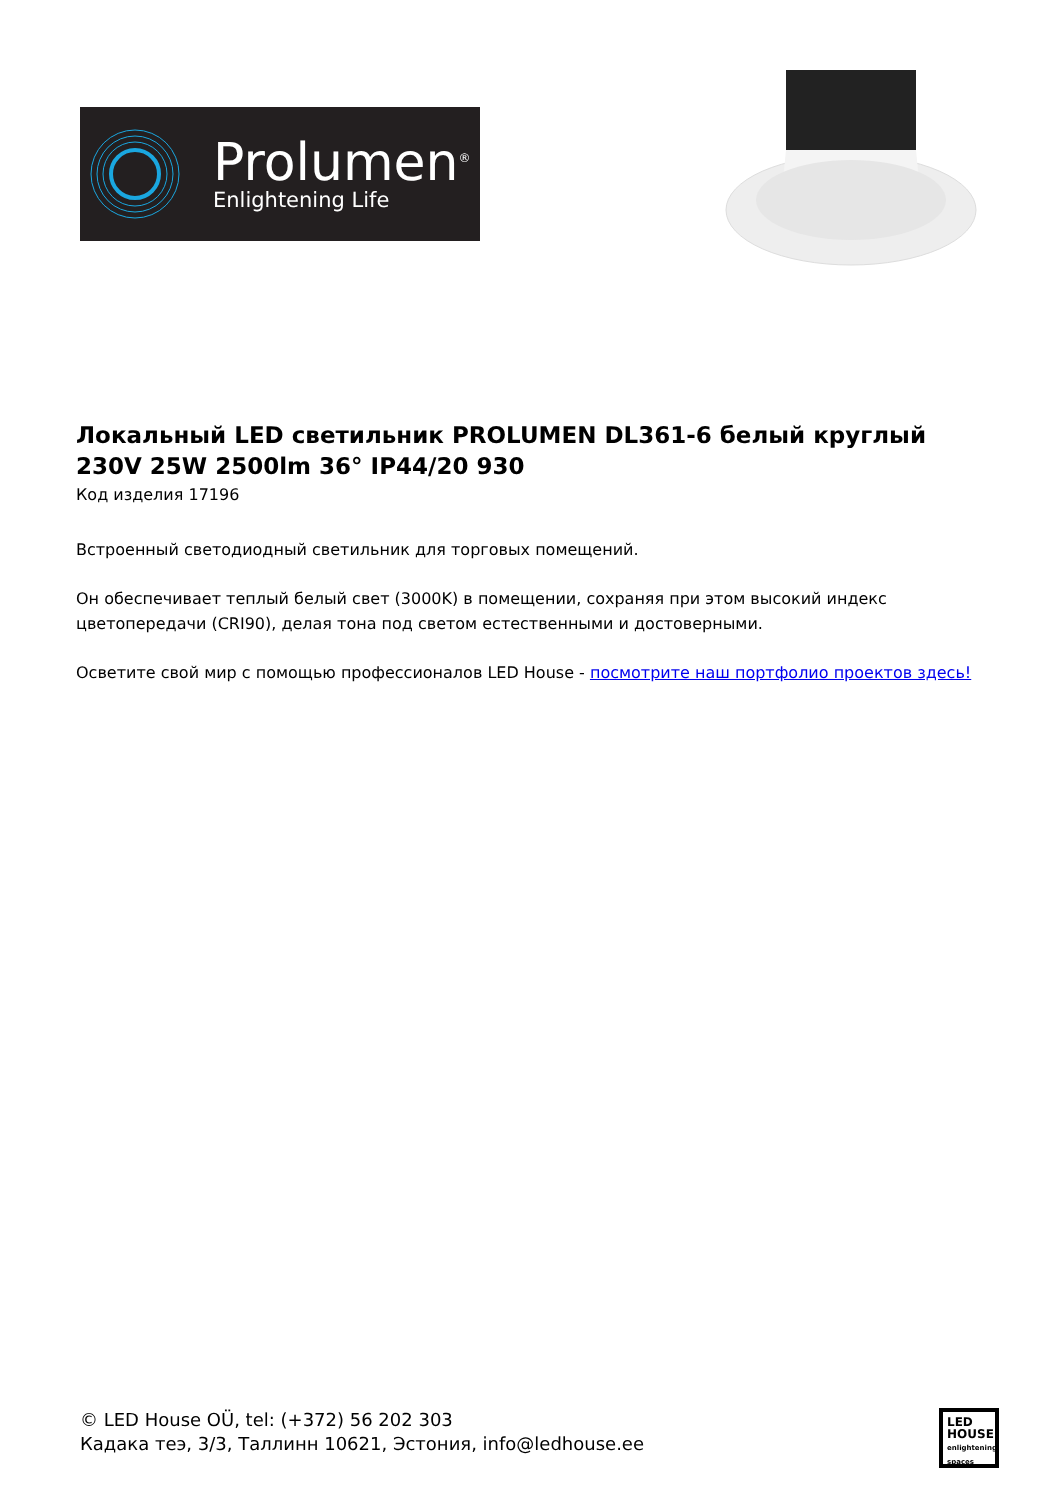Prolumen<sup>®</sup>
Enlightening Life
Локальный LED светильник PROLUMEN DL361-6 белый круглый 230V 25W 2500lm 36° IP44/20 930
Код изделия 17196
Встроенный светодиодный светильник для торговых помещений.
Он обеспечивает теплый белый свет (3000K) в помещении, сохраняя при этом высокий индекс цветопередачи (CRI90), делая тона под светом естественными и достоверными.
Осветите свой мир с помощью профессионалов LED House - посмотрите наш портфолио проектов здесь!
© LED House OÜ, tel: (+372) 56 202 303
Кадака теэ, 3/3, Таллинн 10621, Эстония, info@ledhouse.ee
LED
HOUSE
enlightening spaces